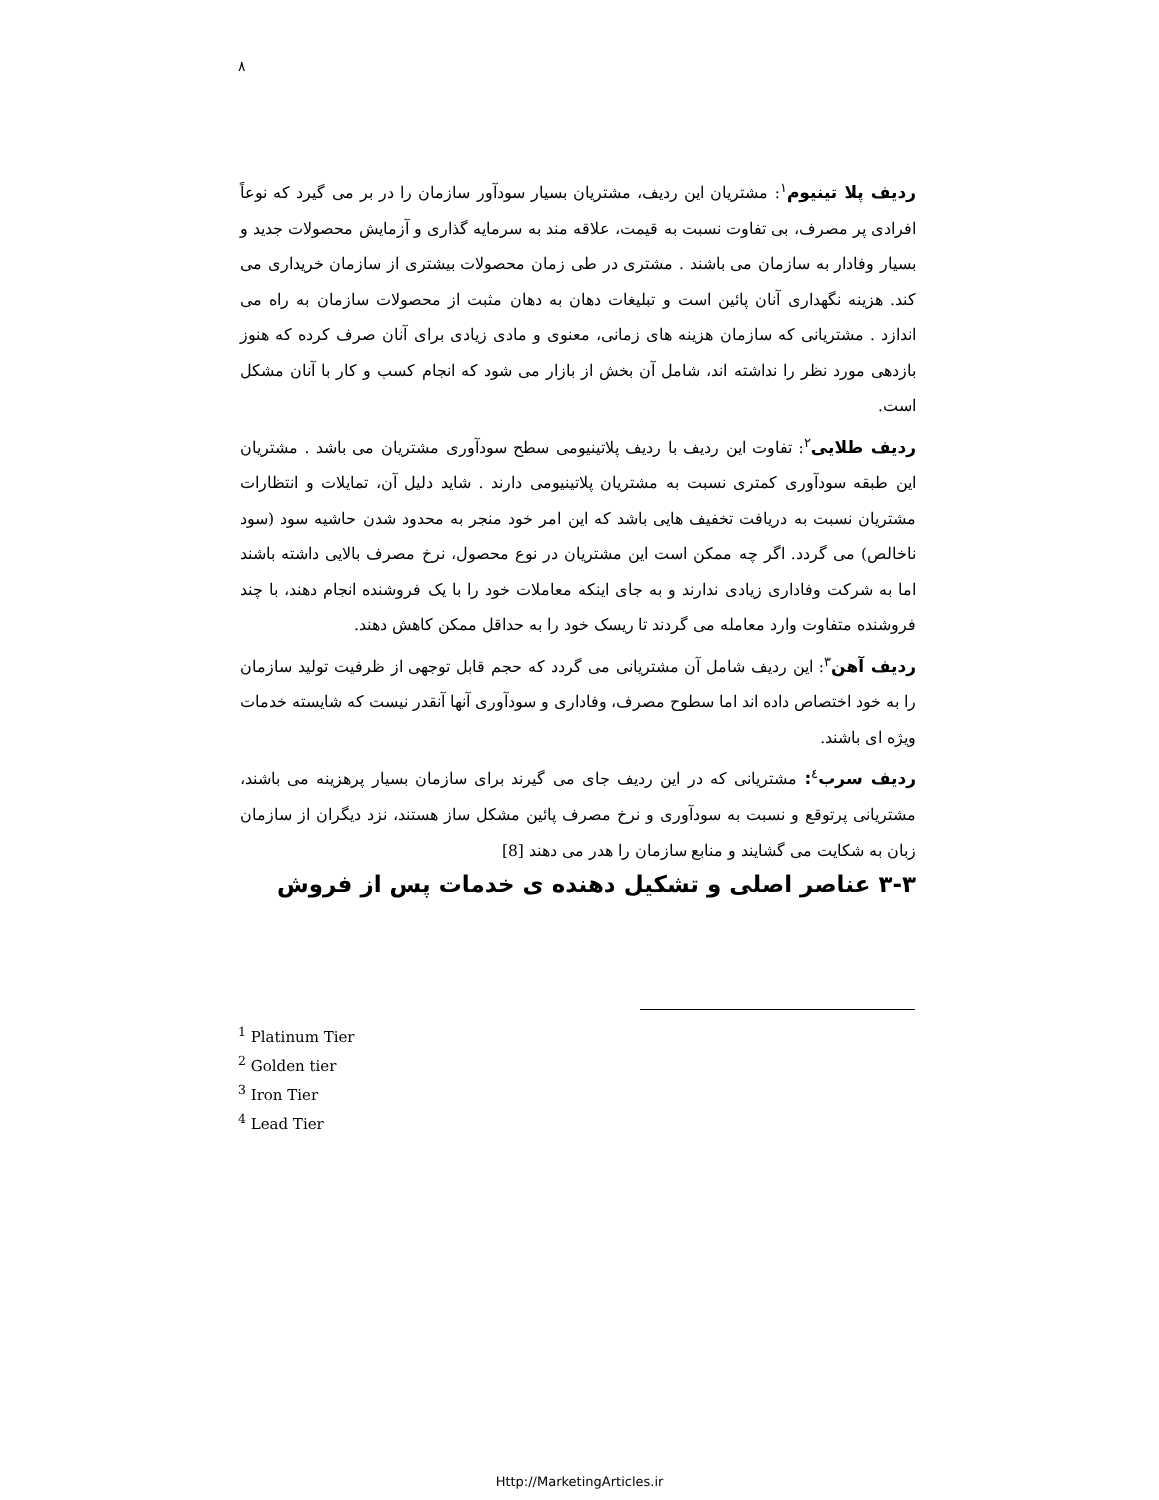۸
ردیف پلا تینیوم<sup>۱</sup>: مشتریان این ردیف، مشتریان بسیار سودآور سازمان را در بر می گیرد که نوعاً افرادی پر مصرف، بی تفاوت نسبت به قیمت، علاقه مند به سرمایه گذاری و آزمایش محصولات جدید و بسیار وفادار به سازمان می باشند . مشتری در طی زمان محصولات بیشتری از سازمان خریداری می کند. هزینه نگهداری آنان پائین است و تبلیغات دهان به دهان مثبت از محصولات سازمان به راه می اندازد . مشتریانی که سازمان هزینه های زمانی، معنوی و مادی زیادی برای آنان صرف کرده که هنوز بازدهی مورد نظر را نداشته اند، شامل آن بخش از بازار می شود که انجام کسب و کار با آنان مشکل است.
ردیف طلایی<sup>۲</sup>: تفاوت این ردیف با ردیف پلاتینیومی سطح سودآوری مشتریان می باشد . مشتریان این طبقه سودآوری کمتری نسبت به مشتریان پلاتینیومی دارند . شاید دلیل آن، تمایلات و انتظارات مشتریان نسبت به دریافت تخفیف هایی باشد که این امر خود منجر به محدود شدن حاشیه سود (سود ناخالص) می گردد. اگر چه ممکن است این مشتریان در نوع محصول، نرخ مصرف بالایی داشته باشند اما به شرکت وفاداری زیادی ندارند و به جای اینکه معاملات خود را با یک فروشنده انجام دهند، با چند فروشنده متفاوت وارد معامله می گردند تا ریسک خود را به حداقل ممکن کاهش دهند.
ردیف آهن<sup>۳</sup>: این ردیف شامل آن مشتریانی می گردد که حجم قابل توجهی از ظرفیت تولید سازمان را به خود اختصاص داده اند اما سطوح مصرف، وفاداری و سودآوری آنها آنقدر نیست که شایسته خدمات ویژه ای باشند.
ردیف سرب<sup>٤</sup>: مشتریانی که در این ردیف جای می گیرند برای سازمان بسیار پرهزینه می باشند، مشتریانی پرتوقع و نسبت به سودآوری و نرخ مصرف پائین مشکل ساز هستند، نزد دیگران از سازمان زبان به شکایت می گشایند و منابع سازمان را هدر می دهند [8]
۳-۳ عناصر اصلی و تشکیل دهنده ی خدمات پس از فروش
<sup>1</sup> Platinum Tier
<sup>2</sup> Golden tier
<sup>3</sup> Iron Tier
<sup>4</sup> Lead Tier
Http://MarketingArticles.ir